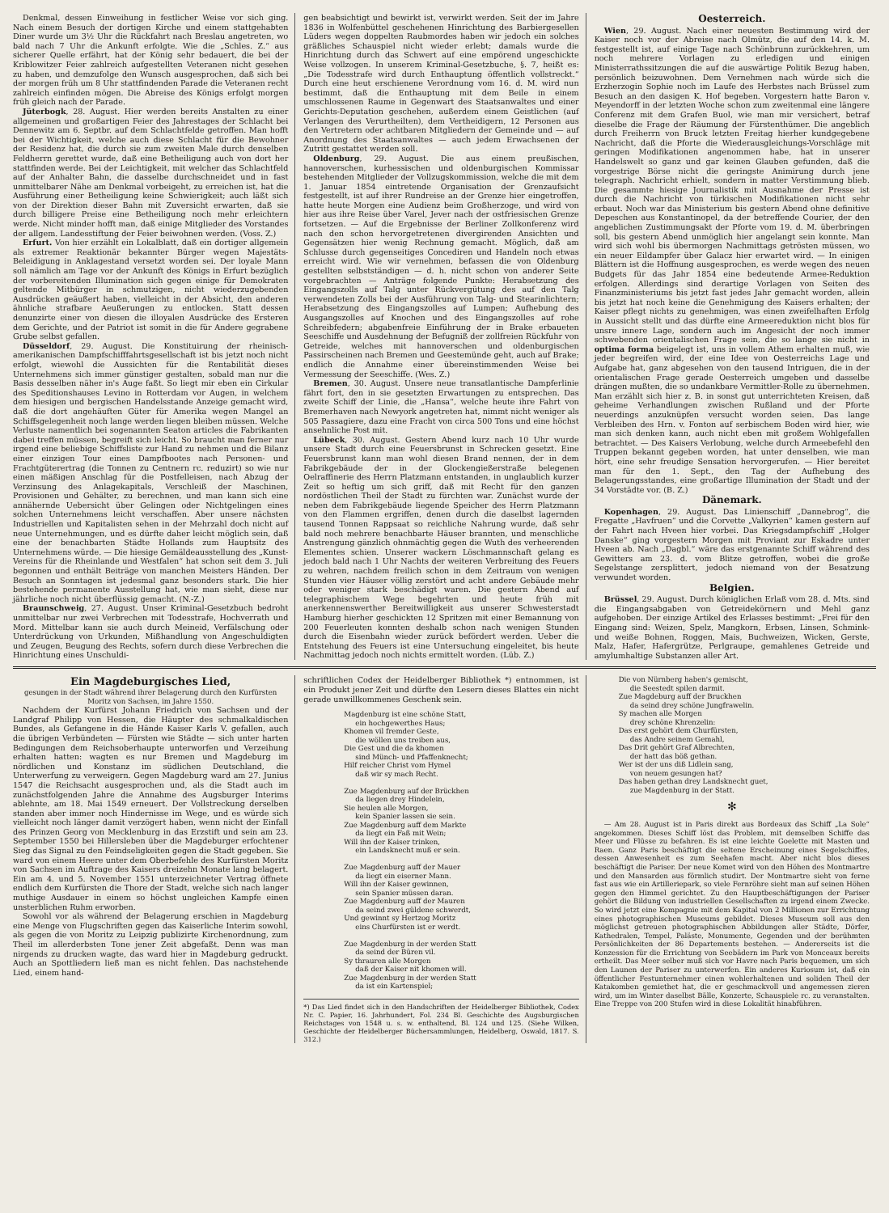Denkmal, dessen Einweihung in festlicher Weise vor sich ging. Nach einem Besuch der dortigen Kirche und einem stattgehabten Diner wurde um 3½ Uhr die Rückfahrt nach Breslau angetreten, wo bald nach 7 Uhr die Ankunft erfolgte. Wie die „Schles. Z.“ aus sicherer Quelle erfährt, hat der König sehr bedauert, die bei der Kriblowitzer Feier zahlreich aufgestellten Veteranen nicht gesehen zu haben, und demzufolge den Wunsch ausgesprochen, daß sich bei der morgen früh um 8 Uhr stattfindenden Parade die Veteranen recht zahlreich einfinden mögen. Die Abreise des Königs erfolgt morgen früh gleich nach der Parade.
Jüterbogk, 28. August. Hier werden bereits Anstalten zu einer allgemeinen und großartigen Feier des Jahrestages der Schlacht bei Dennewitz am 6. Septbr. auf dem Schlachtfelde getroffen. Man hofft bei der Wichtigkeit, welche auch diese Schlacht für die Bewohner der Residenz hat, die durch sie zum zweiten Male durch denselben Feldherrn gerettet wurde, daß eine Betheiligung auch von dort her stattfinden werde. Bei der Leichtigkeit, mit welcher das Schlachtfeld auf der Anhalter Bahn, die dasselbe durchschneidet und in fast unmittelbarer Nähe am Denkmal vorbeigeht, zu erreichen ist, hat die Ausführung einer Betheiligung keine Schwierigkeit; auch läßt sich von der Direktion dieser Bahn mit Zuversicht erwarten, daß sie durch billigere Preise eine Betheiligung noch mehr erleichtern werde. Nicht minder hofft man, daß einige Mitglieder des Vorstandes der allgem. Landesstiftung der Feier beiwohnen werden. (Voss. Z.)
Erfurt. Von hier erzählt ein Lokalblatt, daß ein dortiger allgemein als extremer Reaktionär bekannter Bürger wegen Majestäts-Beleidigung in Anklagestand versetzt worden sei. Der loyale Mann soll nämlich am Tage vor der Ankunft des Königs in Erfurt bezüglich der vorbereitenden Illumination sich gegen einige für Demokraten geltende Mitbürger in schmutzigen, nicht wiederzugebenden Ausdrücken geäußert haben, vielleicht in der Absicht, den anderen ähnliche strafbare Aeußerungen zu entlocken. Statt dessen denunzirte einer von diesen die illoyalen Ausdrücke des Ersteren dem Gerichte, und der Patriot ist somit in die für Andere gegrabene Grube selbst gefallen.
Düsseldorf, 29. August. Die Konstituirung der rheinisch-amerikanischen Dampfschifffahrtsgesellschaft ist bis jetzt noch nicht erfolgt, wiewohl die Aussichten für die Rentabilität dieses Unternehmens sich immer günstiger gestalten, sobald man nur die Basis desselben näher in's Auge faßt. So liegt mir eben ein Cirkular des Speditionshauses Levino in Rotterdam vor Augen, in welchem dem hiesigen und bergischen Handelsstande Anzeige gemacht wird, daß die dort angehäuften Güter für Amerika wegen Mangel an Schiffsgelegenheit noch lange werden liegen bleiben müssen. Welche Verluste namentlich bei sogenannten Seaton articles die Fabrikanten dabei treffen müssen, begreift sich leicht. So braucht man ferner nur irgend eine beliebige Schiffsliste zur Hand zu nehmen und die Bilanz einer einzigen Tour eines Dampfbootes nach Personen- und Frachtgüterertrag (die Tonnen zu Centnern rc. reduzirt) so wie nur einen mäßigen Anschlag für die Postfelleisen, nach Abzug der Verzinsung des Anlagekapitals, Verschleiß der Maschinen, Provisionen und Gehälter, zu berechnen, und man kann sich eine annähernde Uebersicht über Gelingen oder Nichtgelingen eines solchen Unternehmens leicht verschaffen. Aber unsere nächsten Industriellen und Kapitalisten sehen in der Mehrzahl doch nicht auf neue Unternehmungen, und es dürfte daher leicht möglich sein, daß eine der benachbarten Städte Hollands zum Hauptsitz des Unternehmens würde. — Die hiesige Gemäldeausstellung des „Kunst-Vereins für die Rheinlande und Westfalen“ hat schon seit dem 3. Juli begonnen und enthält Beiträge von manchen Meisters Händen. Der Besuch an Sonntagen ist jedesmal ganz besonders stark. Die hier bestehende permanente Ausstellung hat, wie man sieht, diese nur jährliche noch nicht überflüssig gemacht. (N.-Z.)
Braunschweig, 27. August. Unser Kriminal-Gesetzbuch bedroht unmittelbar nur zwei Verbrechen mit Todesstrafe, Hochverrath und Mord. Mittelbar kann sie auch durch Meineid, Verfälschung oder Unterdrückung von Urkunden, Mißhandlung von Angeschuldigten und Zeugen, Beugung des Rechts, sofern durch diese Verbrechen die Hinrichtung eines Unschuldi-
gen beabsichtigt und bewirkt ist, verwirkt werden. Seit der im Jahre 1836 in Wolfenbüttel geschehenen Hinrichtung des Barbiergesellen Lüders wegen doppelten Raubmordes haben wir jedoch ein solches gräßliches Schauspiel nicht wieder erlebt; damals wurde die Hinrichtung durch das Schwert auf eine empörend ungeschickte Weise vollzogen. In unserem Kriminal-Gesetzbuche, §. 7, heißt es: „Die Todesstrafe wird durch Enthauptung öffentlich vollstreckt.“ Durch eine heut erschienene Verordnung vom 16. d. M. wird nun bestimmt, daß die Enthauptung mit dem Beile in einem umschlossenen Raume in Gegenwart des Staatsanwaltes und einer Gerichts-Deputation geschehen, außerdem einem Geistlichen (auf Verlangen des Verurtheilten), dem Vertheidigern, 12 Personen aus den Vertretern oder achtbaren Mitgliedern der Gemeinde und — auf Anordnung des Staatsanwaltes — auch jedem Erwachsenen der Zutritt gestattet werden soll.
Oldenburg, 29. August. Die aus einem preußischen, hannoverschen, kurhessischen und oldenburgischen Kommissar bestehenden Mitglieder der Vollzugskommission, welche die mit dem 1. Januar 1854 eintretende Organisation der Grenzaufsicht festgestellt, ist auf ihrer Rundreise an der Grenze hier eingetroffen, hatte heute Morgen eine Audienz beim Großherzoge, und wird von hier aus ihre Reise über Varel, Jever nach der ostfriesischen Grenze fortsetzen. — Auf die Ergebnisse der Berliner Zollkonferenz wird nach den schon hervorgetretenen divergirenden Ansichten und Gegensätzen hier wenig Rechnung gemacht. Möglich, daß am Schlusse durch gegenseitiges Concediren und Handeln noch etwas erreicht wird. Wie wir vernehmen, befassen die von Oldenburg gestellten selbstständigen — d. h. nicht schon von anderer Seite vorgebrachten — Anträge folgende Punkte: Herabsetzung des Eingangszolls auf Talg unter Rückvergütung des auf den Talg verwendeten Zolls bei der Ausführung von Talg- und Stearinlichtern; Herabsetzung des Eingangszolles auf Lumpen; Aufhebung des Ausgangszolles auf Knochen und des Eingangszolles auf rohe Schreibfedern; abgabenfreie Einführung der in Brake erbaueten Seeschiffe und Ausdehnung der Befugniß der zollfreien Rückfuhr von Getreide, welches mit hannoverschen und oldenburgischen Passirscheinen nach Bremen und Geestemünde geht, auch auf Brake; endlich die Annahme einer übereinstimmenden Weise bei Vermessung der Seeschiffe. (Wes. Z.)
Bremen, 30. August. Unsere neue transatlantische Dampferlinie fährt fort, den in sie gesetzten Erwartungen zu entsprechen. Das zweite Schiff der Linie, die „Hansa“, welche heute ihre Fahrt von Bremerhaven nach Newyork angetreten hat, nimmt nicht weniger als 505 Passagiere, dazu eine Fracht von circa 500 Tons und eine höchst ansehnliche Post mit.
Lübeck, 30. August. Gestern Abend kurz nach 10 Uhr wurde unsere Stadt durch eine Feuersbrunst in Schrecken gesetzt. Eine Feuersbrunst kann man wohl diesen Brand nennen, der in dem Fabrikgebäude der in der Glockengießerstraße belegenen Oelraffinerie des Herrn Platzmann entstanden, in unglaublich kurzer Zeit so heftig um sich griff, daß mit Recht für den ganzen nordöstlichen Theil der Stadt zu fürchten war. Zunächst wurde der neben dem Fabrikgebäude liegende Speicher des Herrn Platzmann von den Flammen ergriffen, denen durch die daselbst lagernden tausend Tonnen Rappsaat so reichliche Nahrung wurde, daß sehr bald noch mehrere benachbarte Häuser brannten, und menschliche Anstrengung gänzlich ohnmächtig gegen die Wuth des verheerenden Elementes schien. Unserer wackern Löschmannschaft gelang es jedoch bald nach 1 Uhr Nachts der weiteren Verbreitung des Feuers zu wehren, nachdem freilich schon in dem Zeitraum von wenigen Stunden vier Häuser völlig zerstört und acht andere Gebäude mehr oder weniger stark beschädigt waren. Die gestern Abend auf telegraphischem Wege begehrten und heute früh mit anerkennenswerther Bereitwilligkeit aus unserer Schwesterstadt Hamburg hierher geschickten 12 Spritzen mit einer Bemannung von 200 Feuerleuten konnten deshalb schon nach wenigen Stunden durch die Eisenbahn wieder zurück befördert werden. Ueber die Entstehung des Feuers ist eine Untersuchung eingeleitet, bis heute Nachmittag jedoch noch nichts ermittelt worden. (Lüb. Z.)
Oesterreich.
Wien, 29. August. Nach einer neuesten Bestimmung wird der Kaiser noch vor der Abreise nach Olmütz, die auf den 14. k. M. festgestellt ist, auf einige Tage nach Schönbrunn zurückkehren, um noch mehrere Vorlagen zu erledigen und einigen Ministerrathssitzungen die auf die auswärtige Politik Bezug haben, persönlich beizuwohnen. Dem Vernehmen nach würde sich die Erzherzogin Sophie noch im Laufe des Herbstes nach Brüssel zum Besuch an den dasigen K. Hof begeben. Vorgestern hatte Baron v. Meyendorff in der letzten Woche schon zum zweitenmal eine längere Conferenz mit dem Grafen Buol, wie man mir versichert, betraf dieselbe die Frage der Räumung der Fürstenthümer. Die angeblich durch Freiherrn von Bruck letzten Freitag hierher kundgegebene Nachricht, daß die Pforte die Wiederausgleichungs-Vorschläge mit geringen Modifikationen angenommen habe, hat in unserer Handelswelt so ganz und gar keinen Glauben gefunden, daß die vorgestrige Börse nicht die geringste Animirung durch jene telegraph. Nachricht erhielt, sondern in matter Verstimmung blieb. Die gesammte hiesige Journalistik mit Ausnahme der Presse ist durch die Nachricht von türkischen Modifikationen nicht sehr erbaut. Noch war das Ministerium bis gestern Abend ohne definitive Depeschen aus Konstantinopel, da der betreffende Courier, der den angeblichen Zustimmungsakt der Pforte vom 19. d. M. überbringen soll, bis gestern Abend unmöglich hier angelangt sein konnte. Man wird sich wohl bis übermorgen Nachmittags getrösten müssen, wo ein neuer Eildampfer über Galacz hier erwartet wird. — In einigen Blättern ist die Hoffnung ausgesprochen, es werde wegen des neuen Budgets für das Jahr 1854 eine bedeutende Armee-Reduktion erfolgen. Allerdings sind derartige Vorlagen von Seiten des Finanzministeriums bis jetzt fast jedes Jahr gemacht worden, allein bis jetzt hat noch keine die Genehmigung des Kaisers erhalten; der Kaiser pflegt nichts zu genehmigen, was einen zweifelhaften Erfolg in Aussicht stellt und das dürfte eine Armeereduktion nicht blos für unsre innere Lage, sondern auch im Angesicht der noch immer schwebenden orientalischen Frage sein, die so lange sie nicht in optima forma beigelegt ist, uns in vollem Athem erhalten muß, wie jeder begreifen wird, der eine Idee von Oesterreichs Lage und Aufgabe hat, ganz abgesehen von den tausend Intriguen, die in der orientalischen Frage gerade Oesterreich umgeben und dasselbe drängen mußten, die so undankbare Vermittler-Rolle zu übernehmen. Man erzählt sich hier z. B. in sonst gut unterrichteten Kreisen, daß geheime Verhandlungen zwischen Rußland und der Pforte neuerdings anzuknüpfen versucht worden seien. Das lange Verbleiben des Hrn. v. Fonton auf serbischem Boden wird hier, wie man sich denken kann, auch nicht eben mit großem Wohlgefallen betrachtet. — Des Kaisers Verlobung, welche durch Armeebefehl den Truppen bekannt gegeben worden, hat unter denselben, wie man hört, eine sehr freudige Sensation hervorgerufen. — Hier bereitet man für den 1. Sept., den Tag der Aufhebung des Belagerungsstandes, eine großartige Illumination der Stadt und der 34 Vorstädte vor. (B. Z.)
Dänemark.
Kopenhagen, 29. August. Das Linienschiff „Dannebrog“, die Fregatte „Havfruen“ und die Corvette „Valkyrien“ kamen gestern auf der Fahrt nach Hveen hier vorbei. Das Kriegsdampfschiff „Holger Danske“ ging vorgestern Morgen mit Proviant zur Eskadre unter Hveen ab. Nach „Dagbl.“ wäre das erstgenannte Schiff während des Gewitters am 23. d. vom Blitze getroffen, wobei die große Segelstange zersplittert, jedoch niemand von der Besatzung verwundet worden.
Belgien.
Brüssel, 29. August. Durch königlichen Erlaß vom 28. d. Mts. sind die Eingangsabgaben von Getreidekörnern und Mehl ganz aufgehoben. Der einzige Artikel des Erlasses bestimmt: „Frei für den Eingang sind: Weizen, Spelz, Mangkorn, Erbsen, Linsen, Schmink- und weiße Bohnen, Roggen, Mais, Buchweizen, Wicken, Gerste, Malz, Hafer, Hafergrütze, Perlgraupe, gemahlenes Getreide und amylumhaltige Substanzen aller Art.
Ein Magdeburgisches Lied,
gesungen in der Stadt während ihrer Belagerung durch den Kurfürsten Moritz von Sachsen, im Jahre 1550.
Nachdem der Kurfürst Johann Friedrich von Sachsen und der Landgraf Philipp von Hessen, die Häupter des schmalkaldischen Bundes, als Gefangene in die Hände Kaiser Karls V. gefallen, auch die übrigen Verbündeten — Fürsten wie Städte — sich unter harten Bedingungen dem Reichsoberhaupte unterworfen und Verzeihung erhalten hatten: wagten es nur Bremen und Magdeburg im nördlichen und Konstanz im südlichen Deutschland, die Unterwerfung zu verweigern. Gegen Magdeburg ward am 27. Junius 1547 die Reichsacht ausgesprochen und, als die Stadt auch im zunächstfolgenden Jahre die Annahme des Augsburger Interims ablehnte, am 18. Mai 1549 erneuert. Der Vollstreckung derselben standen aber immer noch Hindernisse im Wege, und es würde sich vielleicht noch länger damit verzögert haben, wenn nicht der Einfall des Prinzen Georg von Mecklenburg in das Erzstift und sein am 23. September 1550 bei Hillersleben über die Magdeburger erfochtener Sieg das Signal zu den Feindseligkeiten gegen die Stadt gegeben. Sie ward von einem Heere unter dem Oberbefehle des Kurfürsten Moritz von Sachsen im Auftrage des Kaisers dreizehn Monate lang belagert. Ein am 4. und 5. November 1551 unterzeichneter Vertrag öffnete endlich dem Kurfürsten die Thore der Stadt, welche sich nach langer muthige Ausdauer in einem so höchst ungleichen Kampfe einen unsterblichen Ruhm erworben.
Sowohl vor als während der Belagerung erschien in Magdeburg eine Menge von Flugschriften gegen das Kaiserliche Interim sowohl, als gegen die von Moritz zu Leipzig publizirte Kirchenordnung, zum Theil im allerderbsten Tone jener Zeit abgefaßt. Denn was man nirgends zu drucken wagte, das ward hier in Magdeburg gedruckt. Auch an Spottliedern ließ man es nicht fehlen. Das nachstehende Lied, einem hand-
schriftlichen Codex der Heidelberger Bibliothek *) entnommen, ist ein Produkt jener Zeit und dürfte den Lesern dieses Blattes ein nicht gerade unwillkommenes Geschenk sein.
Magdenburg ist eine schöne Statt,
ein hochgewerthes Haus;
Khomen vil fremder Geste,
die wöllen uns treiben aus,
Die Gest und die da khomen
sind Münch- und Pfaffenknecht;
Hilf reicher Christ vom Hymel
daß wir sy mach Recht.
Zue Magdenburg auf der Brückhen
da liegen drey Hindelein,
Sie heulen alle Morgen,
kein Spanier lassen sie sein.
Zue Magdenburg auff dem Markte
da liegt ein Faß mit Wein;
Will ihn der Kaiser trinken,
ein Landsknecht muß er sein.
Zue Magdenburg auff der Mauer
da liegt ein eiserner Mann.
Will ihn der Kaiser gewinnen,
sein Spanier müssen daran.
Zue Magdenburg auff der Mauren
da seind zwei güldene schwerdt,
Und gewinnt sy Hertzog Moritz
eins Churfürsten ist er werdt.
Zue Magdenburg in der werden Statt
da seind der Büren vil.
Sy thrauren alle Morgen
daß der Kaiser nit khomen will.
Zue Magdenburg in der werden Statt
da ist ein Kartenspiel;
*) Das Lied findet sich in den Handschriften der Heidelberger Bibliothek, Codex Nr. C. Papier, 16. Jahrhundert, Fol. 234 Bl. Geschichte des Augsburgischen Reichstages von 1548 u. s. w. enthaltend, Bl. 124 und 125. (Siehe Wilken, Geschichte der Heidelberger Büchersammlungen, Heidelberg, Oswald, 1817. S. 312.)
Die von Nürnberg haben's gemischt,
die Seestedt spilen darmit.
Zue Magdeburg auff der Bruckhen
da seind drey schöne Jungfrawelin.
Sy machen alle Morgen
drey schöne Khrenzelin:
Das erst gehört dem Churfürsten,
das Andre seinem Gemahl,
Das Drit gehört Graf Albrechten,
der hatt das böß gethan.
Wer ist der uns diß Lidlein sang,
von neuem gesungen hat?
Das haben gethan drey Landsknecht guet,
zue Magdenburg in der Statt.
✻
— Am 28. August ist in Paris direkt aus Bordeaux das Schiff „La Sole“ angekommen. Dieses Schiff löst das Problem, mit demselben Schiffe das Meer und Flüsse zu befahren. Es ist eine leichte Goelette mit Masten und Raen. Ganz Paris beschäftigt die seltene Erscheinung eines Segelschiffes, dessen Anwesenheit es zum Seehafen macht. Aber nicht blos dieses beschäftigt die Pariser. Der neue Komet wird von den Höhen des Montmartre und den Mansarden aus förmlich studirt. Der Montmartre sieht von ferne fast aus wie ein Artilleriepark, so viele Fernröhre sieht man auf seinen Höhen gegen den Himmel gerichtet. Zu den Hauptbeschäftigungen der Pariser gehört die Bildung von industriellen Gesellschaften zu irgend einem Zwecke. So wird jetzt eine Kompagnie mit dem Kapital von 2 Millionen zur Errichtung eines photographischen Museums gebildet. Dieses Museum soll aus den möglichst getreuen photographischen Abbildungen aller Städte, Dörfer, Kathedralen, Tempel, Paläste, Monumente, Gegenden und der berühmten Persönlichkeiten der 86 Departements bestehen. — Andererseits ist die Konzession für die Errichtung von Seebädern im Park von Monceaux bereits ertheilt. Das Meer selber muß sich vor Havre nach Paris bequemen, um sich den Launen der Pariser zu unterwerfen. Ein anderes Kuriosum ist, daß ein öffentlicher Festunternehmer einen wohlerhaltenen und soliden Theil der Katakomben gemiethet hat, die er geschmackvoll und angemessen zieren wird, um im Winter daselbst Bälle, Konzerte, Schauspiele rc. zu veranstalten. Eine Treppe von 200 Stufen wird in diese Lokalität hinabführen.